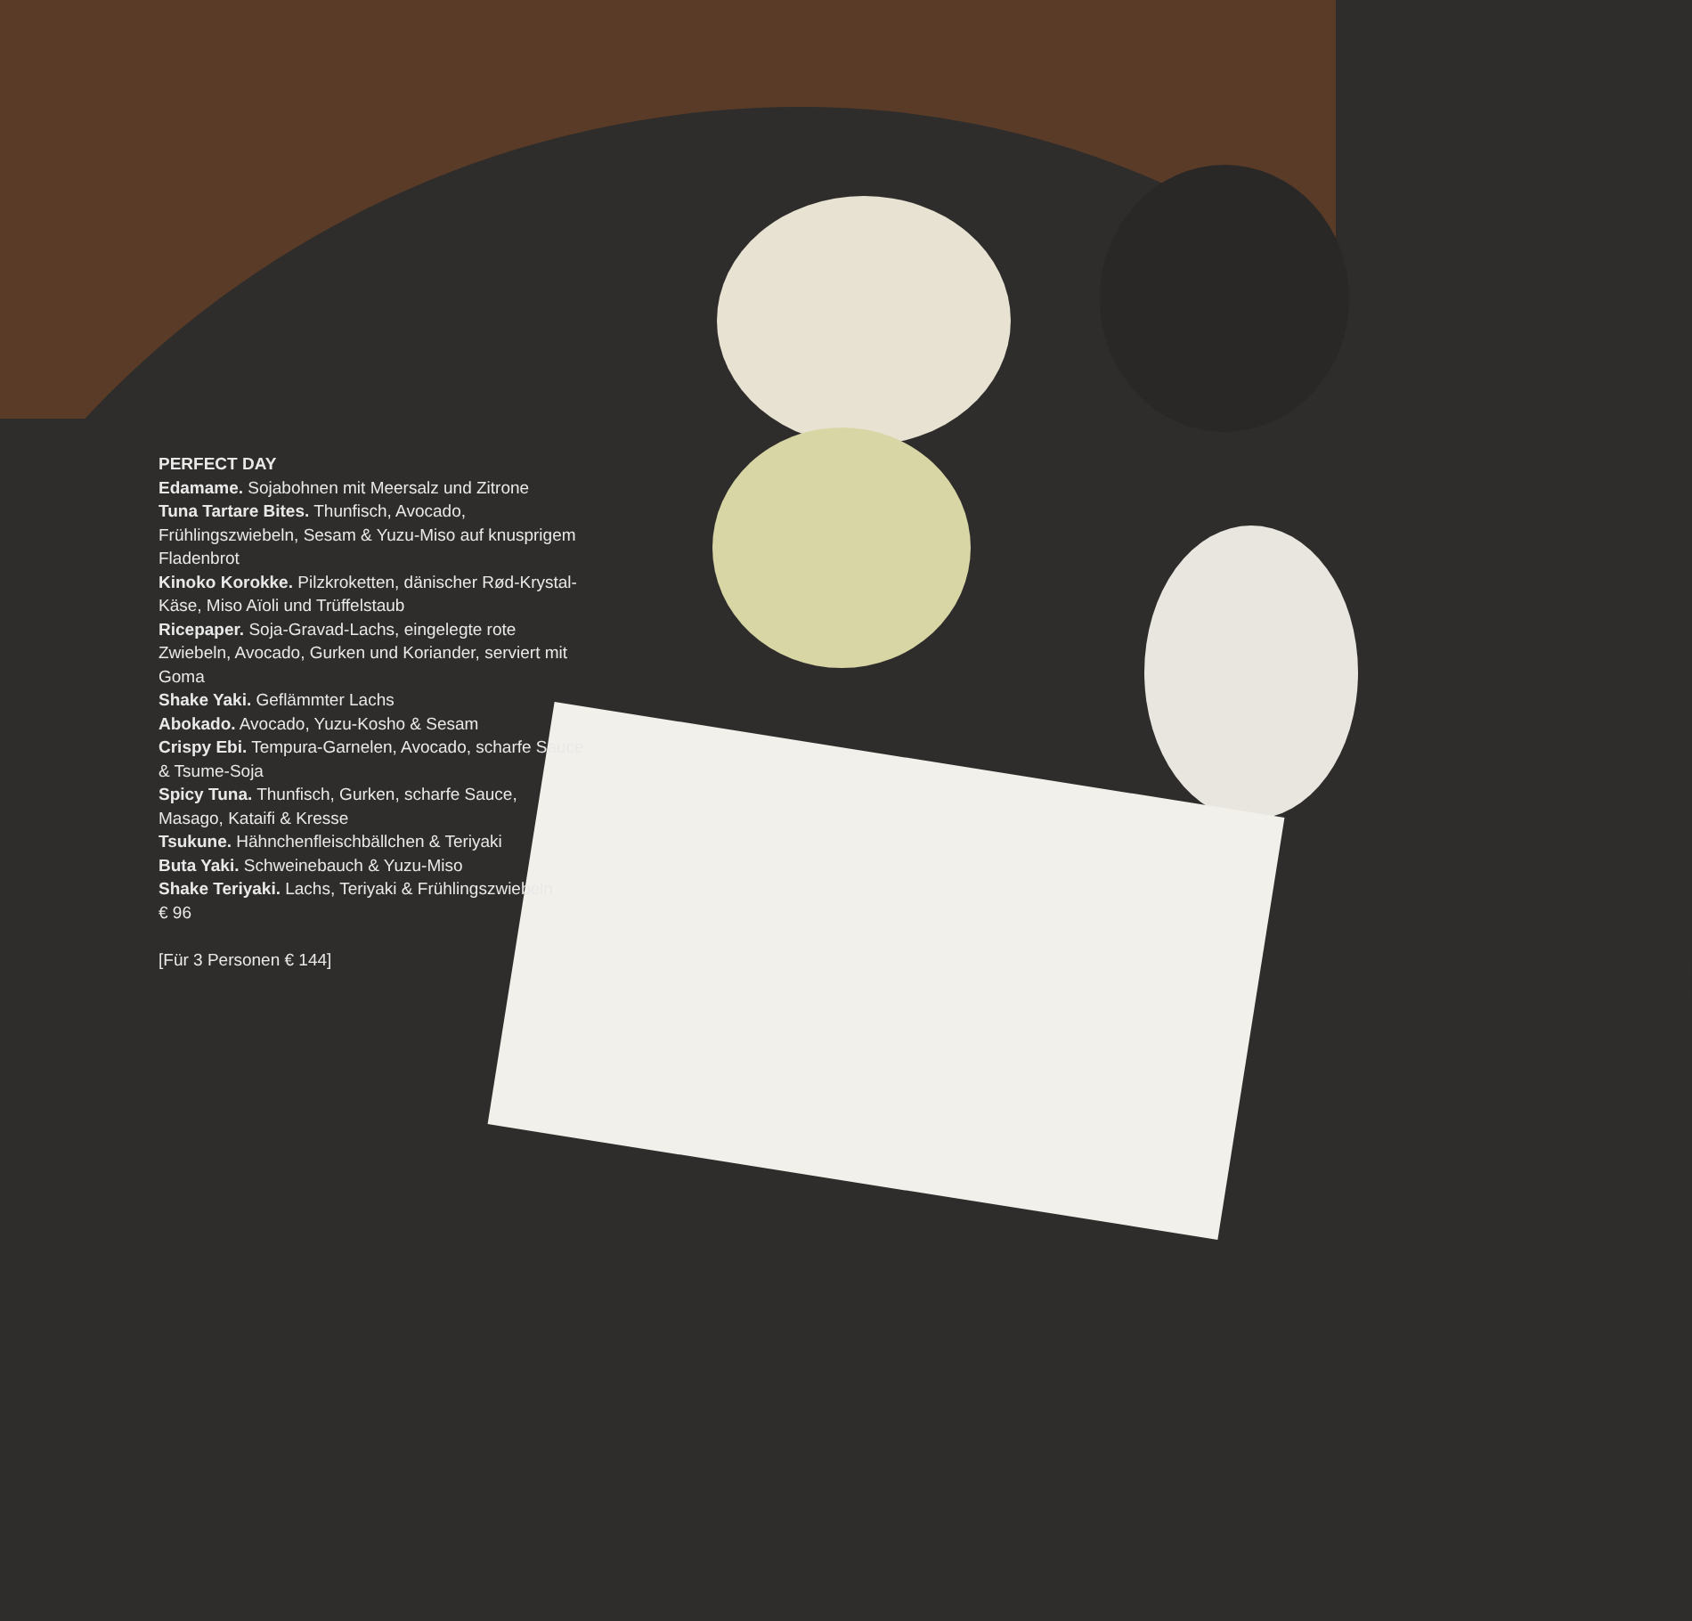PERFECT DAY
Edamame. Sojabohnen mit Meersalz und Zitrone
Tuna Tartare Bites. Thunfisch, Avocado, Frühlingszwiebeln, Sesam & Yuzu-Miso auf knusprigem Fladenbrot
Kinoko Korokke. Pilzkroketten, dänischer Rød-Krystal-Käse, Miso Aïoli und Trüffelstaub
Ricepaper. Soja-Gravad-Lachs, eingelegte rote Zwiebeln, Avocado, Gurken und Koriander, serviert mit Goma
Shake Yaki. Geflämmter Lachs
Abokado. Avocado, Yuzu-Kosho & Sesam
Crispy Ebi. Tempura-Garnelen, Avocado, scharfe Sauce & Tsume-Soja
Spicy Tuna. Thunfisch, Gurken, scharfe Sauce, Masago, Kataifi & Kresse
Tsukune. Hähnchenfleischbällchen & Teriyaki
Buta Yaki. Schweinebauch & Yuzu-Miso
Shake Teriyaki. Lachs, Teriyaki & Frühlingszwiebeln
€ 96
[Für 3 Personen € 144]